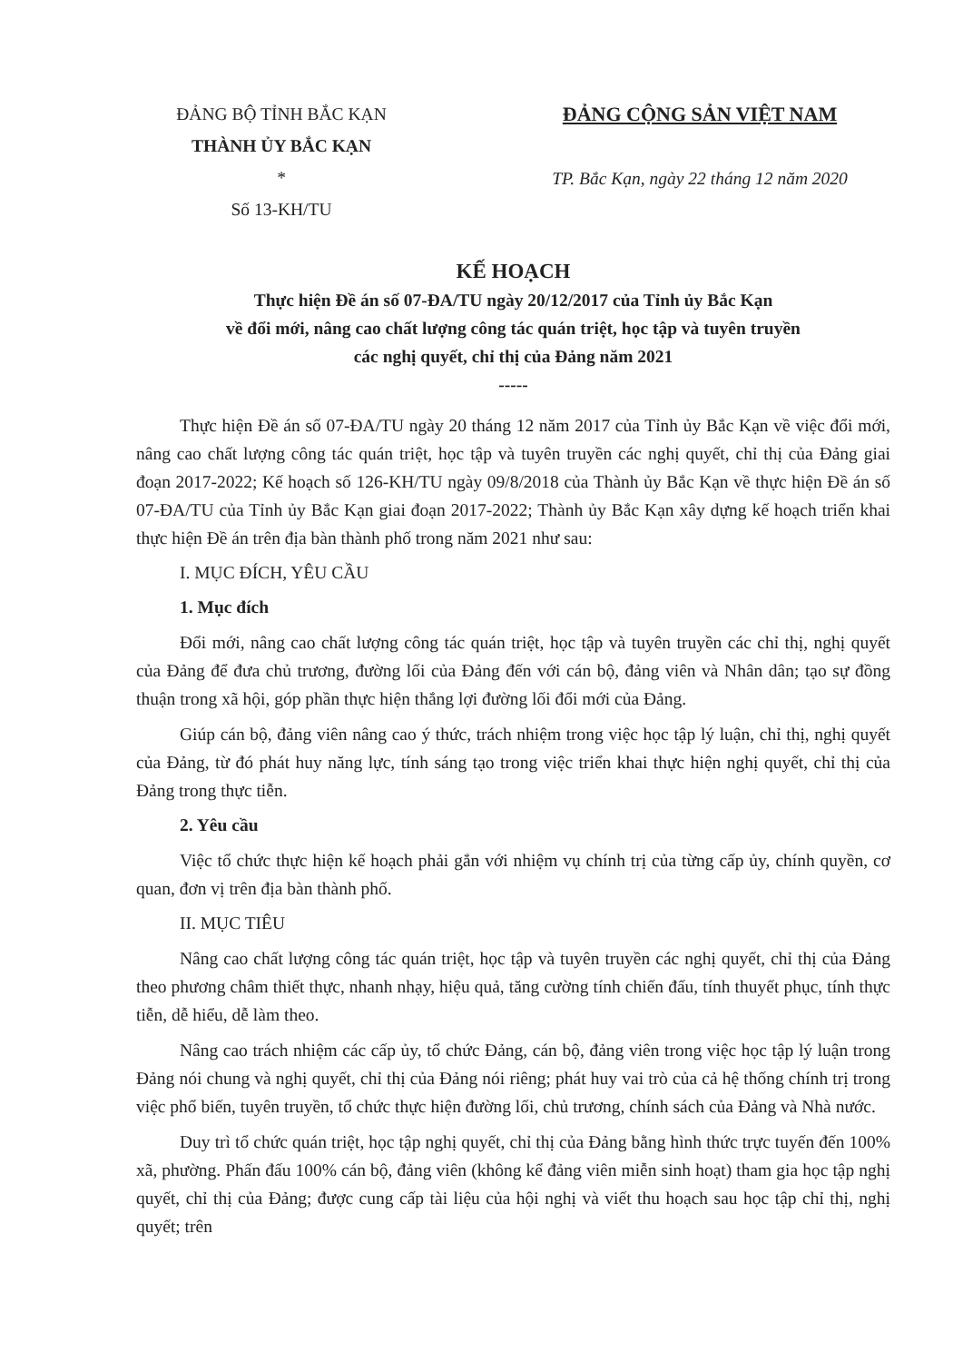ĐẢNG BỘ TỈNH BẮC KẠN
THÀNH ỦY BẮC KẠN
*
Số 13-KH/TU
ĐẢNG CỘNG SẢN VIỆT NAM
TP. Bắc Kạn, ngày 22 tháng 12 năm 2020
KẾ HOẠCH
Thực hiện Đề án số 07-ĐA/TU ngày 20/12/2017 của Tỉnh ủy Bắc Kạn
về đổi mới, nâng cao chất lượng công tác quán triệt, học tập và tuyên truyền
các nghị quyết, chỉ thị của Đảng năm 2021
-----
Thực hiện Đề án số 07-ĐA/TU ngày 20 tháng 12 năm 2017 của Tỉnh ủy Bắc Kạn về việc đổi mới, nâng cao chất lượng công tác quán triệt, học tập và tuyên truyền các nghị quyết, chỉ thị của Đảng giai đoạn 2017-2022; Kế hoạch số 126-KH/TU ngày 09/8/2018 của Thành ủy Bắc Kạn về thực hiện Đề án số 07-ĐA/TU của Tỉnh ủy Bắc Kạn giai đoạn 2017-2022; Thành ủy Bắc Kạn xây dựng kế hoạch triển khai thực hiện Đề án trên địa bàn thành phố trong năm 2021 như sau:
I. MỤC ĐÍCH, YÊU CẦU
1. Mục đích
Đổi mới, nâng cao chất lượng công tác quán triệt, học tập và tuyên truyền các chỉ thị, nghị quyết của Đảng để đưa chủ trương, đường lối của Đảng đến với cán bộ, đảng viên và Nhân dân; tạo sự đồng thuận trong xã hội, góp phần thực hiện thắng lợi đường lối đổi mới của Đảng.
Giúp cán bộ, đảng viên nâng cao ý thức, trách nhiệm trong việc học tập lý luận, chỉ thị, nghị quyết của Đảng, từ đó phát huy năng lực, tính sáng tạo trong việc triển khai thực hiện nghị quyết, chỉ thị của Đảng trong thực tiễn.
2. Yêu cầu
Việc tổ chức thực hiện kế hoạch phải gắn với nhiệm vụ chính trị của từng cấp ủy, chính quyền, cơ quan, đơn vị trên địa bàn thành phố.
II. MỤC TIÊU
Nâng cao chất lượng công tác quán triệt, học tập và tuyên truyền các nghị quyết, chỉ thị của Đảng theo phương châm thiết thực, nhanh nhạy, hiệu quả, tăng cường tính chiến đấu, tính thuyết phục, tính thực tiễn, dễ hiểu, dễ làm theo.
Nâng cao trách nhiệm các cấp ủy, tổ chức Đảng, cán bộ, đảng viên trong việc học tập lý luận trong Đảng nói chung và nghị quyết, chỉ thị của Đảng nói riêng; phát huy vai trò của cả hệ thống chính trị trong việc phổ biến, tuyên truyền, tổ chức thực hiện đường lối, chủ trương, chính sách của Đảng và Nhà nước.
Duy trì tổ chức quán triệt, học tập nghị quyết, chỉ thị của Đảng bằng hình thức trực tuyến đến 100% xã, phường. Phấn đấu 100% cán bộ, đảng viên (không kể đảng viên miễn sinh hoạt) tham gia học tập nghị quyết, chỉ thị của Đảng; được cung cấp tài liệu của hội nghị và viết thu hoạch sau học tập chỉ thị, nghị quyết; trên